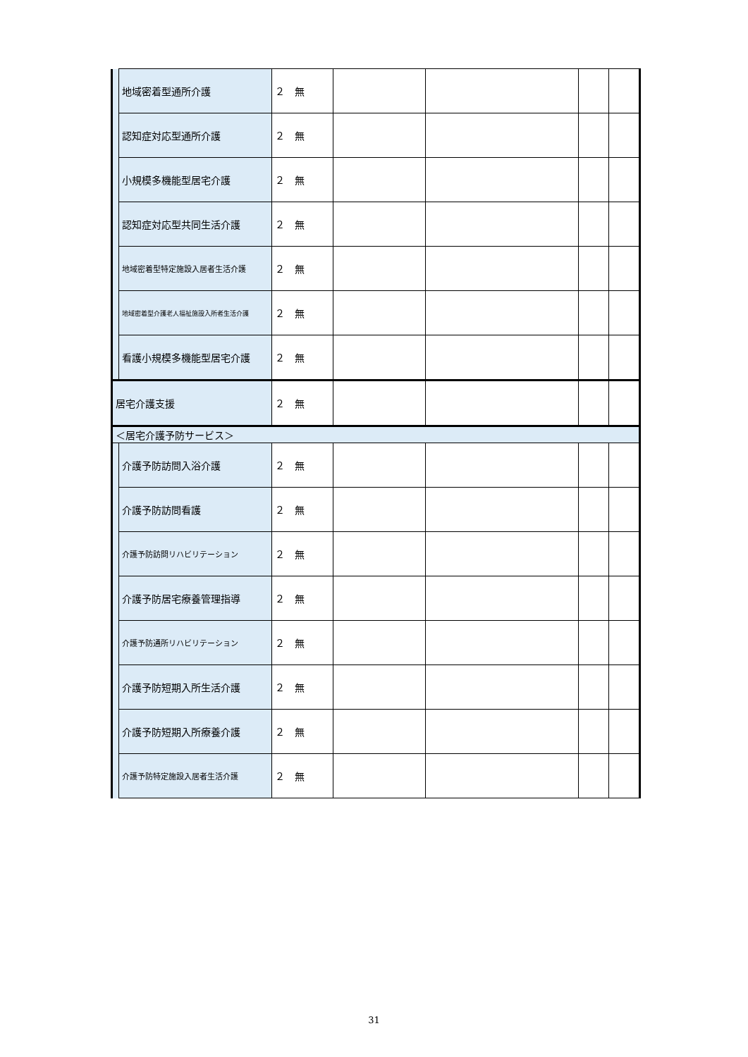| | 地域密着型通所介護 | ２ 無 | | | | |
| | 認知症対応型通所介護 | ２ 無 | | | | |
| | 小規模多機能型居宅介護 | ２ 無 | | | | |
| | 認知症対応型共同生活介護 | ２ 無 | | | | |
| | 地域密着型特定施設入居者生活介護 | ２ 無 | | | | |
| | 地域密着型介護老人福祉施設入所者生活介護 | ２ 無 | | | | |
| | 看護小規模多機能型居宅介護 | ２ 無 | | | | |
| 居宅介護支援 | | ２ 無 | | | | |
| ＜居宅介護予防サービス＞ | | | | | | |
| | 介護予防訪問入浴介護 | ２ 無 | | | | |
| | 介護予防訪問看護 | ２ 無 | | | | |
| | 介護予防訪問リハビリテーション | ２ 無 | | | | |
| | 介護予防居宅療養管理指導 | ２ 無 | | | | |
| | 介護予防通所リハビリテーション | ２ 無 | | | | |
| | 介護予防短期入所生活介護 | ２ 無 | | | | |
| | 介護予防短期入所療養介護 | ２ 無 | | | | |
| | 介護予防特定施設入居者生活介護 | ２ 無 | | | | |
31